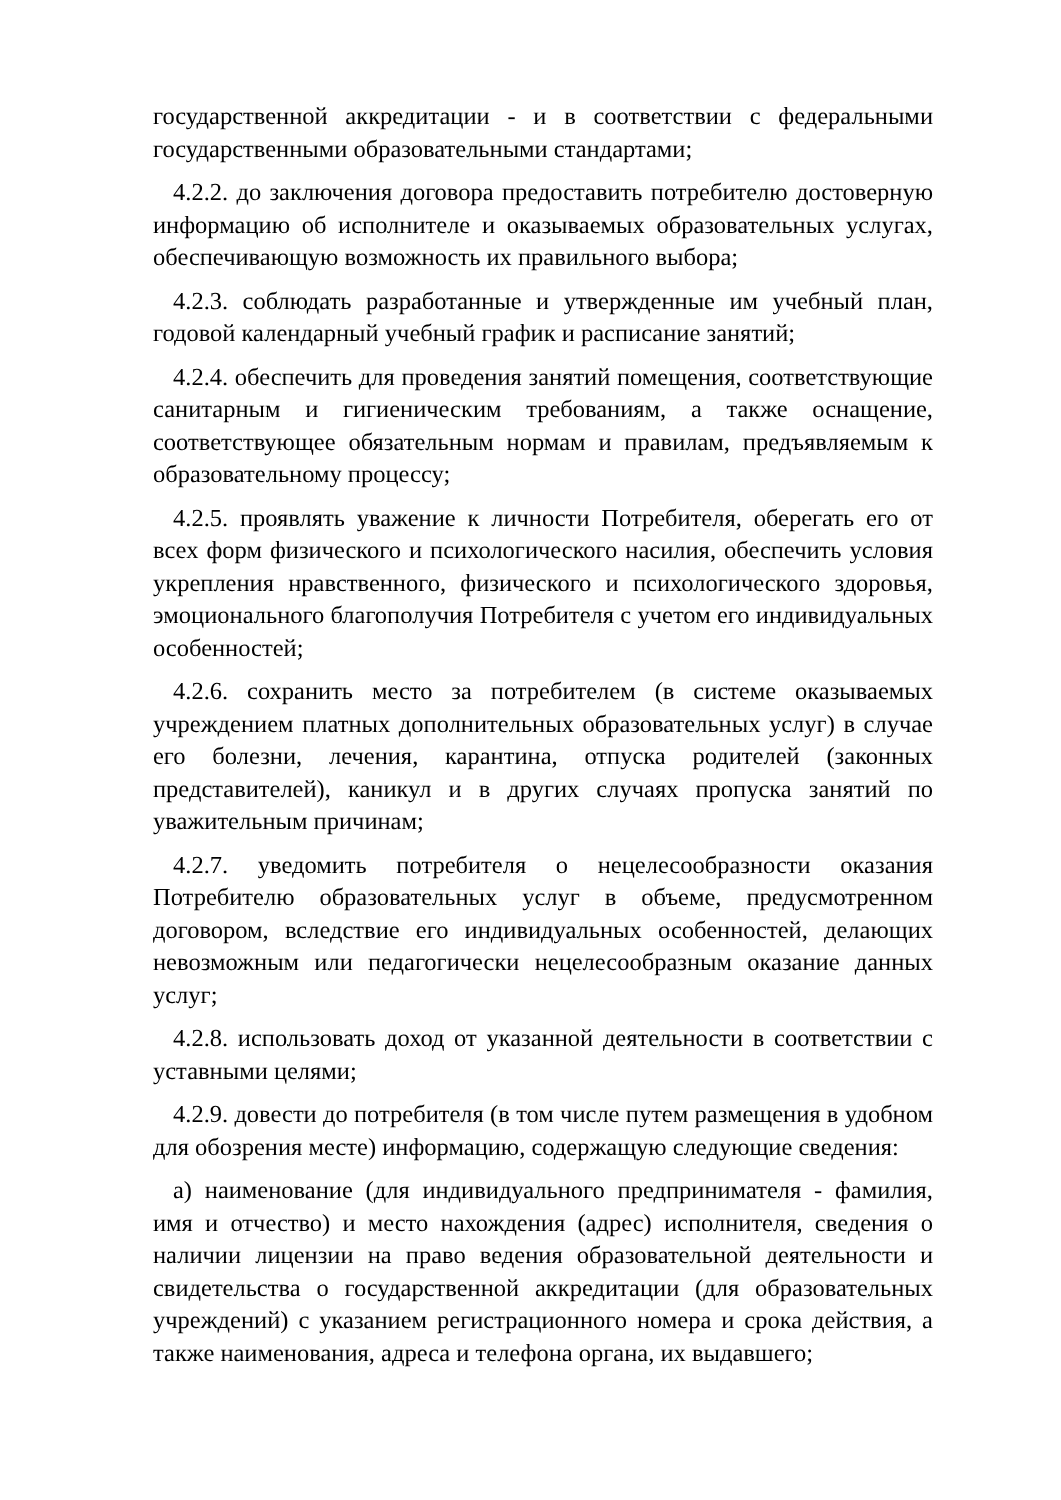государственной аккредитации - и в соответствии с федеральными государственными образовательными стандартами;
4.2.2. до заключения договора предоставить потребителю достоверную информацию об исполнителе и оказываемых образовательных услугах, обеспечивающую возможность их правильного выбора;
4.2.3. соблюдать разработанные и утвержденные им учебный план, годовой календарный учебный график и расписание занятий;
4.2.4. обеспечить для проведения занятий помещения, соответствующие санитарным и гигиеническим требованиям, а также оснащение, соответствующее обязательным нормам и правилам, предъявляемым к образовательному процессу;
4.2.5. проявлять уважение к личности Потребителя, оберегать его от всех форм физического и психологического насилия, обеспечить условия укрепления нравственного, физического и психологического здоровья, эмоционального благополучия Потребителя с учетом его индивидуальных особенностей;
4.2.6. сохранить место за потребителем (в системе оказываемых учреждением платных дополнительных образовательных услуг) в случае его болезни, лечения, карантина, отпуска родителей (законных представителей), каникул и в других случаях пропуска занятий по уважительным причинам;
4.2.7. уведомить потребителя о нецелесообразности оказания Потребителю образовательных услуг в объеме, предусмотренном договором, вследствие его индивидуальных особенностей, делающих невозможным или педагогически нецелесообразным оказание данных услуг;
4.2.8. использовать доход от указанной деятельности в соответствии с уставными целями;
4.2.9. довести до потребителя (в том числе путем размещения в удобном для обозрения месте) информацию, содержащую следующие сведения:
а) наименование (для индивидуального предпринимателя - фамилия, имя и отчество) и место нахождения (адрес) исполнителя, сведения о наличии лицензии на право ведения образовательной деятельности и свидетельства о государственной аккредитации (для образовательных учреждений) с указанием регистрационного номера и срока действия, а также наименования, адреса и телефона органа, их выдавшего;